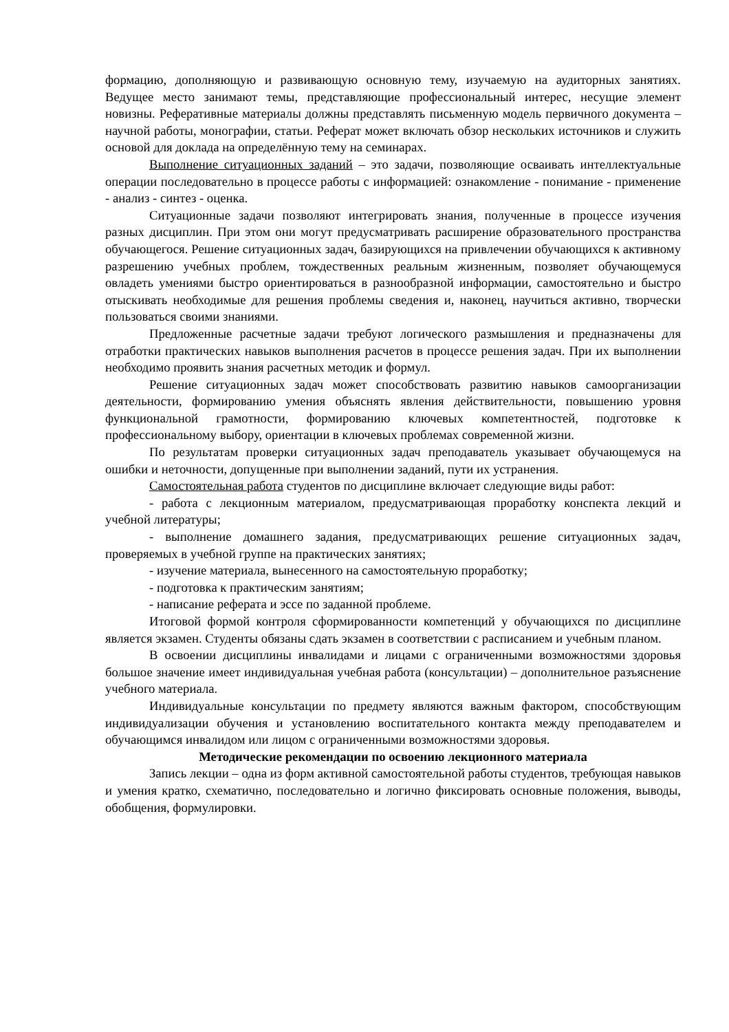формацию, дополняющую и развивающую основную тему, изучаемую на аудиторных занятиях. Ведущее место занимают темы, представляющие профессиональный интерес, несущие элемент новизны. Реферативные материалы должны представлять письменную модель первичного документа – научной работы, монографии, статьи. Реферат может включать обзор нескольких источников и служить основой для доклада на определённую тему на семинарах.
Выполнение ситуационных заданий – это задачи, позволяющие осваивать интеллектуальные операции последовательно в процессе работы с информацией: ознакомление - понимание - применение - анализ - синтез - оценка.
Ситуационные задачи позволяют интегрировать знания, полученные в процессе изучения разных дисциплин. При этом они могут предусматривать расширение образовательного пространства обучающегося. Решение ситуационных задач, базирующихся на привлечении обучающихся к активному разрешению учебных проблем, тождественных реальным жизненным, позволяет обучающемуся овладеть умениями быстро ориентироваться в разнообразной информации, самостоятельно и быстро отыскивать необходимые для решения проблемы сведения и, наконец, научиться активно, творчески пользоваться своими знаниями.
Предложенные расчетные задачи требуют логического размышления и предназначены для отработки практических навыков выполнения расчетов в процессе решения задач. При их выполнении необходимо проявить знания расчетных методик и формул.
Решение ситуационных задач может способствовать развитию навыков самоорганизации деятельности, формированию умения объяснять явления действительности, повышению уровня функциональной грамотности, формированию ключевых компетентностей, подготовке к профессиональному выбору, ориентации в ключевых проблемах современной жизни.
По результатам проверки ситуационных задач преподаватель указывает обучающемуся на ошибки и неточности, допущенные при выполнении заданий, пути их устранения.
Самостоятельная работа студентов по дисциплине включает следующие виды работ:
- работа с лекционным материалом, предусматривающая проработку конспекта лекций и учебной литературы;
- выполнение домашнего задания, предусматривающих решение ситуационных задач, проверяемых в учебной группе на практических занятиях;
- изучение материала, вынесенного на самостоятельную проработку;
- подготовка к практическим занятиям;
- написание реферата и эссе по заданной проблеме.
Итоговой формой контроля сформированности компетенций у обучающихся по дисциплине является экзамен. Студенты обязаны сдать экзамен в соответствии с расписанием и учебным планом.
В освоении дисциплины инвалидами и лицами с ограниченными возможностями здоровья большое значение имеет индивидуальная учебная работа (консультации) – дополнительное разъяснение учебного материала.
Индивидуальные консультации по предмету являются важным фактором, способствующим индивидуализации обучения и установлению воспитательного контакта между преподавателем и обучающимся инвалидом или лицом с ограниченными возможностями здоровья.
Методические рекомендации по освоению лекционного материала
Запись лекции – одна из форм активной самостоятельной работы студентов, требующая навыков и умения кратко, схематично, последовательно и логично фиксировать основные положения, выводы, обобщения, формулировки.